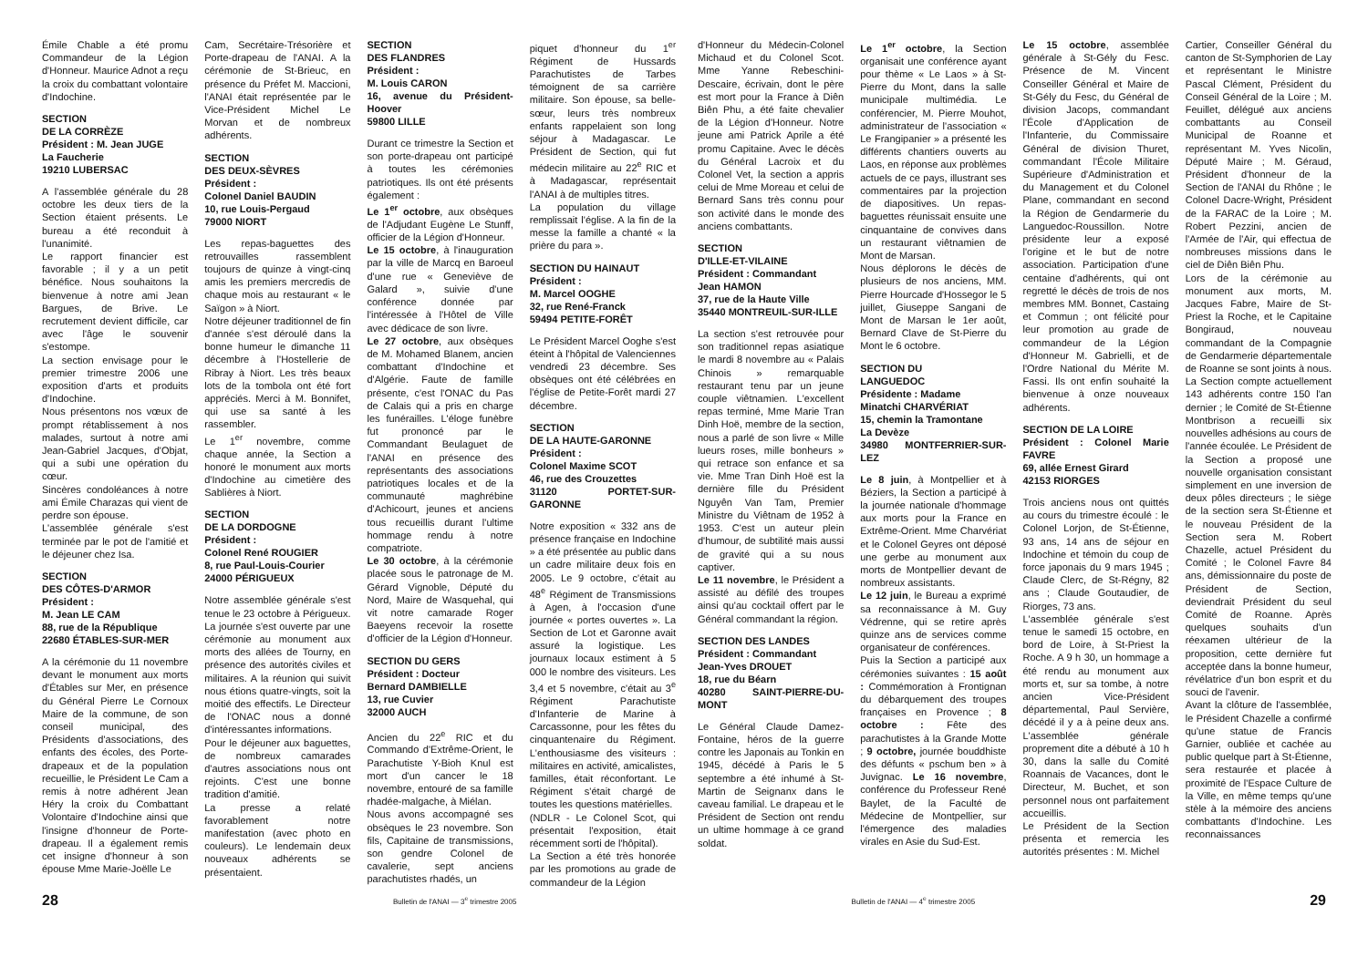Émile Chable a été promu Commandeur de la Légion d'Honneur. Maurice Adnot a reçu la croix du combattant volontaire d'Indochine.
SECTION
DE LA CORRÈZE
Président : M. Jean JUGE
La Faucherie
19210 LUBERSAC
A l'assemblée générale du 28 octobre les deux tiers de la Section étaient présents. Le bureau a été reconduit à l'unanimité.
Le rapport financier est favorable ; il y a un petit bénéfice. Nous souhaitons la bienvenue à notre ami Jean Bargues, de Brive. Le recrutement devient difficile, car avec l'âge le souvenir s'estompe.
La section envisage pour le premier trimestre 2006 une exposition d'arts et produits d'Indochine.
Nous présentons nos vœux de prompt rétablissement à nos malades, surtout à notre ami Jean-Gabriel Jacques, d'Objat, qui a subi une opération du cœur.
Sincères condoléances à notre ami Émile Charazas qui vient de perdre son épouse.
L'assemblée générale s'est terminée par le pot de l'amitié et le déjeuner chez Isa.
SECTION
DES CÔTES-D'ARMOR
Président :
M. Jean LE CAM
88, rue de la République
22680 ÉTABLES-SUR-MER
A la cérémonie du 11 novembre devant le monument aux morts d'Étables sur Mer, en présence du Général Pierre Le Cornoux Maire de la commune, de son conseil municipal, des Présidents d'associations, des enfants des écoles, des Porte-drapeaux et de la population recueillie, le Président Le Cam a remis à notre adhérent Jean Héry la croix du Combattant Volontaire d'Indochine ainsi que l'insigne d'honneur de Porte-drapeau. Il a également remis cet insigne d'honneur à son épouse Mme Marie-Joëlle Le
Cam, Secrétaire-Trésorière et Porte-drapeau de l'ANAI. A la cérémonie de St-Brieuc, en présence du Préfet M. Maccioni, l'ANAI était représentée par le Vice-Président Michel Le Morvan et de nombreux adhérents.
SECTION
DES DEUX-SÈVRES
Président :
Colonel Daniel BAUDIN
10, rue Louis-Pergaud
79000 NIORT
Les repas-baguettes des retrouvailles rassemblent toujours de quinze à vingt-cinq amis les premiers mercredis de chaque mois au restaurant « le Saïgon » à Niort.
Notre déjeuner traditionnel de fin d'année s'est déroulé dans la bonne humeur le dimanche 11 décembre à l'Hostellerie de Ribray à Niort. Les très beaux lots de la tombola ont été fort appréciés. Merci à M. Bonnifet, qui use sa santé à les rassembler.
Le 1<sup>er</sup> novembre, comme chaque année, la Section a honoré le monument aux morts d'Indochine au cimetière des Sablières à Niort.
SECTION
DE LA DORDOGNE
Président :
Colonel René ROUGIER
8, rue Paul-Louis-Courier
24000 PÉRIGUEUX
Notre assemblée générale s'est tenue le 23 octobre à Périgueux. La journée s'est ouverte par une cérémonie au monument aux morts des allées de Tourny, en présence des autorités civiles et militaires. A la réunion qui suivit nous étions quatre-vingts, soit la moitié des effectifs. Le Directeur de l'ONAC nous a donné d'intéressantes informations.
Pour le déjeuner aux baguettes, de nombreux camarades d'autres associations nous ont rejoints. C'est une bonne tradition d'amitié.
La presse a relaté favorablement notre manifestation (avec photo en couleurs). Le lendemain deux nouveaux adhérents se présentaient.
SECTION
DES FLANDRES
Président :
M. Louis CARON
16, avenue du Président-Hoover
59800 LILLE
Durant ce trimestre la Section et son porte-drapeau ont participé à toutes les cérémonies patriotiques. Ils ont été présents également :
Le 1<sup>er</sup> octobre, aux obsèques de l'Adjudant Eugène Le Stunff, officier de la Légion d'Honneur.
Le 15 octobre, à l'inauguration par la ville de Marcq en Baroeul d'une rue « Geneviève de Galard », suivie d'une conférence donnée par l'intéressée à l'Hôtel de Ville avec dédicace de son livre.
Le 27 octobre, aux obsèques de M. Mohamed Blanem, ancien combattant d'Indochine et d'Algérie. Faute de famille présente, c'est l'ONAC du Pas de Calais qui a pris en charge les funérailles. L'éloge funèbre fut prononcé par le Commandant Beulaguet de l'ANAI en présence des représentants des associations patriotiques locales et de la communauté maghrébine d'Achicourt, jeunes et anciens tous recueillis durant l'ultime hommage rendu à notre compatriote.
Le 30 octobre, à la cérémonie placée sous le patronage de M. Gérard Vignoble, Député du Nord, Maire de Wasquehal, qui vit notre camarade Roger Baeyens recevoir la rosette d'officier de la Légion d'Honneur.
SECTION DU GERS
Président : Docteur
Bernard DAMBIELLE
13, rue Cuvier
32000 AUCH
Ancien du 22<sup>e</sup> RIC et du Commando d'Extrême-Orient, le Parachutiste Y-Bioh Knul est mort d'un cancer le 18 novembre, entouré de sa famille rhadée-malgache, à Miélan.
Nous avons accompagné ses obsèques le 23 novembre. Son fils, Capitaine de transmissions, son gendre Colonel de cavalerie, sept anciens parachutistes rhadés, un
piquet d'honneur du 1<sup>er</sup> Régiment de Hussards Parachutistes de Tarbes témoignent de sa carrière militaire. Son épouse, sa belle-sœur, leurs très nombreux enfants rappelaient son long séjour à Madagascar. Le Président de Section, qui fut médecin militaire au 22<sup>e</sup> RIC et à Madagascar, représentait l'ANAI à de multiples titres.
La population du village remplissait l'église. A la fin de la messe la famille a chanté « la prière du para ».
SECTION DU HAINAUT
Président :
M. Marcel OOGHE
32, rue René-Franck
59494 PETITE-FORÊT
Le Président Marcel Ooghe s'est éteint à l'hôpital de Valenciennes vendredi 23 décembre. Ses obsèques ont été célébrées en l'église de Petite-Forêt mardi 27 décembre.
SECTION
DE LA HAUTE-GARONNE
Président :
Colonel Maxime SCOT
46, rue des Crouzettes
31120 PORTET-SUR-GARONNE
Notre exposition « 332 ans de présence française en Indochine » a été présentée au public dans un cadre militaire deux fois en 2005. Le 9 octobre, c'était au 48<sup>e</sup> Régiment de Transmissions à Agen, à l'occasion d'une journée « portes ouvertes ». La Section de Lot et Garonne avait assuré la logistique. Les journaux locaux estiment à 5 000 le nombre des visiteurs. Les 3,4 et 5 novembre, c'était au 3<sup>e</sup> Régiment Parachutiste d'Infanterie de Marine à Carcassonne, pour les fêtes du cinquantenaire du Régiment. L'enthousiasme des visiteurs : militaires en activité, amicalistes, familles, était réconfortant. Le Régiment s'était chargé de toutes les questions matérielles.
(NDLR - Le Colonel Scot, qui présentait l'exposition, était récemment sorti de l'hôpital).
La Section a été très honorée par les promotions au grade de commandeur de la Légion
d'Honneur du Médecin-Colonel Michaud et du Colonel Scot. Mme Yanne Rebeschini-Descaire, écrivain, dont le père est mort pour la France à Diên Biên Phu, a été faite chevalier de la Légion d'Honneur. Notre jeune ami Patrick Aprile a été promu Capitaine. Avec le décès du Général Lacroix et du Colonel Vet, la section a appris celui de Mme Moreau et celui de Bernard Sans très connu pour son activité dans le monde des anciens combattants.
SECTION
D'ILLE-ET-VILAINE
Président : Commandant
Jean HAMON
37, rue de la Haute Ville
35440 MONTREUIL-SUR-ILLE
La section s'est retrouvée pour son traditionnel repas asiatique le mardi 8 novembre au « Palais Chinois » remarquable restaurant tenu par un jeune couple viêtnamien. L'excellent repas terminé, Mme Marie Tran Dinh Hoë, membre de la section, nous a parlé de son livre « Mille lueurs roses, mille bonheurs » qui retrace son enfance et sa vie. Mme Tran Dinh Hoë est la dernière fille du Président Nguyên Van Tam, Premier Ministre du Viêtnam de 1952 à 1953. C'est un auteur plein d'humour, de subtilité mais aussi de gravité qui a su nous captiver.
Le 11 novembre, le Président a assisté au défilé des troupes ainsi qu'au cocktail offert par le Général commandant la région.
SECTION DES LANDES
Président : Commandant
Jean-Yves DROUET
18, rue du Béarn
40280 SAINT-PIERRE-DU-MONT
Le Général Claude Damez-Fontaine, héros de la guerre contre les Japonais au Tonkin en 1945, décédé à Paris le 5 septembre a été inhumé à St-Martin de Seignanx dans le caveau familial. Le drapeau et le Président de Section ont rendu un ultime hommage à ce grand soldat.
Le 1<sup>er</sup> octobre, la Section organisait une conférence ayant pour thème « Le Laos » à St-Pierre du Mont, dans la salle municipale multimédia. Le conférencier, M. Pierre Mouhot, administrateur de l'association « Le Frangipanier » a présenté les différents chantiers ouverts au Laos, en réponse aux problèmes actuels de ce pays, illustrant ses commentaires par la projection de diapositives. Un repas-baguettes réunissait ensuite une cinquantaine de convives dans un restaurant viêtnamien de Mont de Marsan.
Nous déplorons le décès de plusieurs de nos anciens, MM. Pierre Hourcade d'Hossegor le 5 juillet, Giuseppe Sangani de Mont de Marsan le 1er août, Bernard Clave de St-Pierre du Mont le 6 octobre.
SECTION DU
LANGUEDOC
Présidente : Madame
Minatchi CHARVÉRIAT
15, chemin la Tramontane
La Devèze
34980 MONTFERRIER-SUR-LEZ
Le 8 juin, à Montpellier et à Béziers, la Section a participé à la journée nationale d'hommage aux morts pour la France en Extrême-Orient. Mme Charvériat et le Colonel Geyres ont déposé une gerbe au monument aux morts de Montpellier devant de nombreux assistants.
Le 12 juin, le Bureau a exprimé sa reconnaissance à M. Guy Védrenne, qui se retire après quinze ans de services comme organisateur de conférences.
Puis la Section a participé aux cérémonies suivantes : 15 août : Commémoration à Frontignan du débarquement des troupes françaises en Provence ; 8 octobre : Fête des parachutistes à la Grande Motte ; 9 octobre, journée bouddhiste des défunts « pschum ben » à Juvignac. Le 16 novembre, conférence du Professeur René Baylet, de la Faculté de Médecine de Montpellier, sur l'émergence des maladies virales en Asie du Sud-Est.
Le 15 octobre, assemblée générale à St-Gély du Fesc. Présence de M. Vincent Conseiller Général et Maire de St-Gély du Fesc, du Général de division Jacops, commandant l'École d'Application de l'Infanterie, du Commissaire Général de division Thuret, commandant l'École Militaire Supérieure d'Administration et du Management et du Colonel Plane, commandant en second la Région de Gendarmerie du Languedoc-Roussillon. Notre présidente leur a exposé l'origine et le but de notre association. Participation d'une centaine d'adhérents, qui ont regretté le décès de trois de nos membres MM. Bonnet, Castaing et Commun ; ont félicité pour leur promotion au grade de commandeur de la Légion d'Honneur M. Gabrielli, et de l'Ordre National du Mérite M. Fassi. Ils ont enfin souhaité la bienvenue à onze nouveaux adhérents.
SECTION DE LA LOIRE
Président : Colonel Marie FAVRE
69, allée Ernest Girard
42153 RIORGES
Trois anciens nous ont quittés au cours du trimestre écoulé : le Colonel Lorjon, de St-Étienne, 93 ans, 14 ans de séjour en Indochine et témoin du coup de force japonais du 9 mars 1945 ; Claude Clerc, de St-Régny, 82 ans ; Claude Goutaudier, de Riorges, 73 ans.
L'assemblée générale s'est tenue le samedi 15 octobre, en bord de Loire, à St-Priest la Roche. A 9 h 30, un hommage a été rendu au monument aux morts et, sur sa tombe, à notre ancien Vice-Président départemental, Paul Servière, décédé il y a à peine deux ans. L'assemblée générale proprement dite a débuté à 10 h 30, dans la salle du Comité Roannais de Vacances, dont le Directeur, M. Buchet, et son personnel nous ont parfaitement accueillis.
Le Président de la Section présenta et remercia les autorités présentes : M. Michel
Cartier, Conseiller Général du canton de St-Symphorien de Lay et représentant le Ministre Pascal Clément, Président du Conseil Général de la Loire ; M. Feuillet, délégué aux anciens combattants au Conseil Municipal de Roanne et représentant M. Yves Nicolin, Député Maire ; M. Géraud, Président d'honneur de la Section de l'ANAI du Rhône ; le Colonel Dacre-Wright, Président de la FARAC de la Loire ; M. Robert Pezzini, ancien de l'Armée de l'Air, qui effectua de nombreuses missions dans le ciel de Diên Biên Phu.
Lors de la cérémonie au monument aux morts, M. Jacques Fabre, Maire de St-Priest la Roche, et le Capitaine Bongiraud, nouveau commandant de la Compagnie de Gendarmerie départementale de Roanne se sont joints à nous.
La Section compte actuellement 143 adhérents contre 150 l'an dernier ; le Comité de St-Étienne Montbrison a recueilli six nouvelles adhésions au cours de l'année écoulée. Le Président de la Section a proposé une nouvelle organisation consistant simplement en une inversion de deux pôles directeurs ; le siège de la section sera St-Étienne et le nouveau Président de la Section sera M. Robert Chazelle, actuel Président du Comité ; le Colonel Favre 84 ans, démissionnaire du poste de Président de Section, deviendrait Président du seul Comité de Roanne. Après quelques souhaits d'un réexamen ultérieur de la proposition, cette dernière fut acceptée dans la bonne humeur, révélatrice d'un bon esprit et du souci de l'avenir.
Avant la clôture de l'assemblée, le Président Chazelle a confirmé qu'une statue de Francis Garnier, oubliée et cachée au public quelque part à St-Étienne, sera restaurée et placée à proximité de l'Espace Culture de la Ville, en même temps qu'une stèle à la mémoire des anciens combattants d'Indochine. Les reconnaissances
28 Bulletin de l'ANAI — 3<sup>e</sup> trimestre 2005 Bulletin de l'ANAI — 4<sup>e</sup> trimestre 2005 29